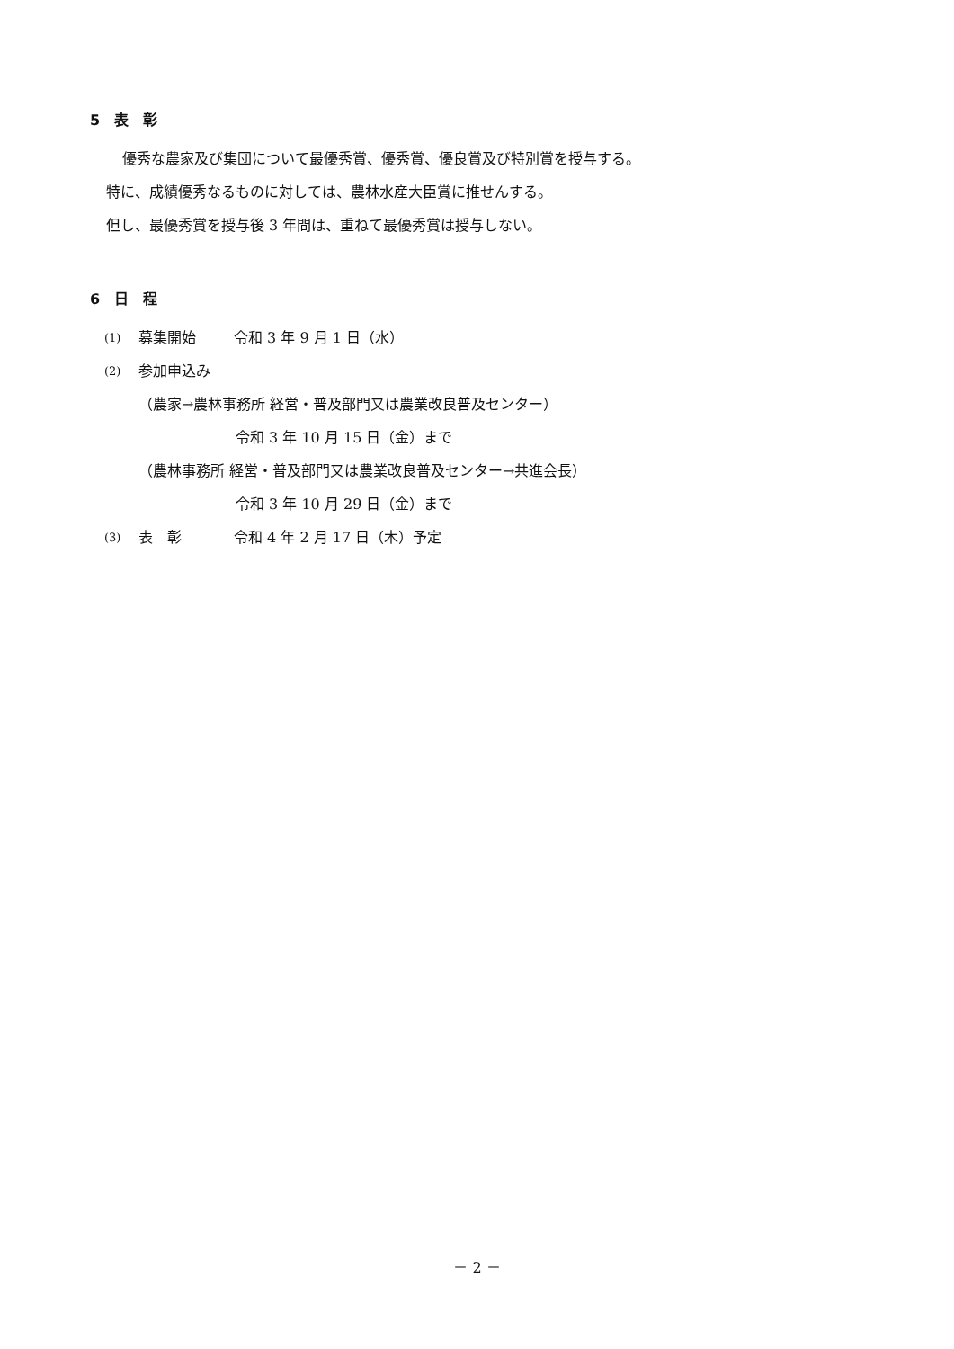5　表　彰
優秀な農家及び集団について最優秀賞、優秀賞、優良賞及び特別賞を授与する。
特に、成績優秀なるものに対しては、農林水産大臣賞に推せんする。
但し、最優秀賞を授与後 3 年間は、重ねて最優秀賞は授与しない。
6　日　程
(1) 募集開始 令和 3 年 9 月 1 日（水）
(2) 参加申込み
（農家→農林事務所 経営・普及部門又は農業改良普及センター）
令和 3 年 10 月 15 日（金）まで
（農林事務所 経営・普及部門又は農業改良普及センター→共進会長）
令和 3 年 10 月 29 日（金）まで
(3) 表　彰 令和 4 年 2 月 17 日（木）予定
－ 2 －